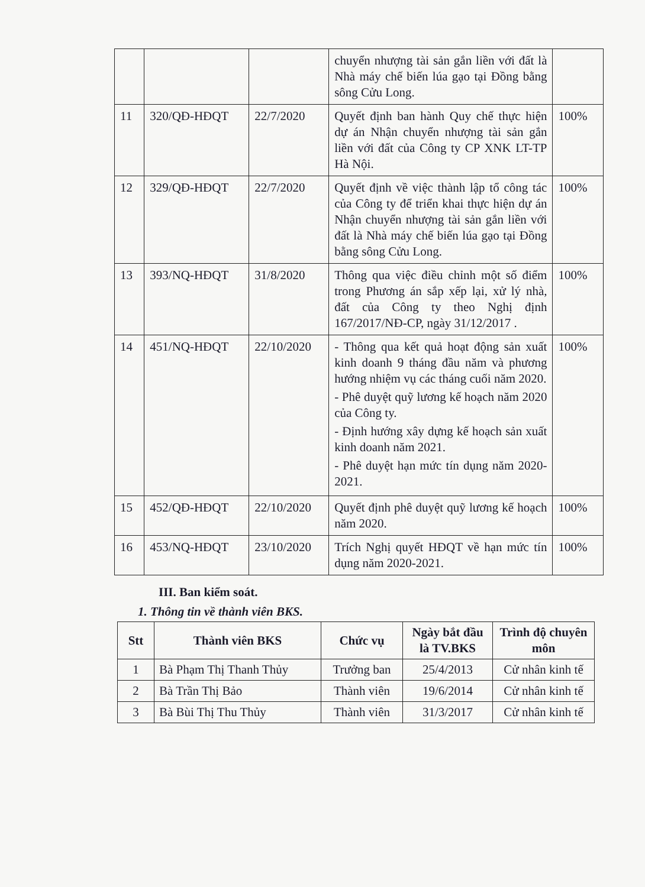| | | | chuyển nhượng tài sản gắn liền với đất là Nhà máy chế biến lúa gạo tại Đồng bằng sông Cửu Long. | |
| 11 | 320/QĐ-HĐQT | 22/7/2020 | Quyết định ban hành Quy chế thực hiện dự án Nhận chuyển nhượng tài sản gắn liền với đất của Công ty CP XNK LT-TP Hà Nội. | 100% |
| 12 | 329/QĐ-HĐQT | 22/7/2020 | Quyết định về việc thành lập tổ công tác của Công ty để triển khai thực hiện dự án Nhận chuyển nhượng tài sản gắn liền với đất là Nhà máy chế biến lúa gạo tại Đồng bằng sông Cửu Long. | 100% |
| 13 | 393/NQ-HĐQT | 31/8/2020 | Thông qua việc điều chỉnh một số điểm trong Phương án sắp xếp lại, xử lý nhà, đất của Công ty theo Nghị định 167/2017/NĐ-CP, ngày 31/12/2017 . | 100% |
| 14 | 451/NQ-HĐQT | 22/10/2020 | - Thông qua kết quả hoạt động sản xuất kinh doanh 9 tháng đầu năm và phương hướng nhiệm vụ các tháng cuối năm 2020. - Phê duyệt quỹ lương kế hoạch năm 2020 của Công ty. - Định hướng xây dựng kế hoạch sản xuất kinh doanh năm 2021. - Phê duyệt hạn mức tín dụng năm 2020-2021. | 100% |
| 15 | 452/QĐ-HĐQT | 22/10/2020 | Quyết định phê duyệt quỹ lương kế hoạch năm 2020. | 100% |
| 16 | 453/NQ-HĐQT | 23/10/2020 | Trích Nghị quyết HĐQT về hạn mức tín dụng năm 2020-2021. | 100% |
III. Ban kiểm soát.
1. Thông tin về thành viên BKS.
| Stt | Thành viên BKS | Chức vụ | Ngày bắt đầu là TV.BKS | Trình độ chuyên môn |
| --- | --- | --- | --- | --- |
| 1 | Bà Phạm Thị Thanh Thủy | Trưởng ban | 25/4/2013 | Cử nhân kinh tế |
| 2 | Bà Trần Thị Bảo | Thành viên | 19/6/2014 | Cử nhân kinh tế |
| 3 | Bà Bùi Thị Thu Thủy | Thành viên | 31/3/2017 | Cử nhân kinh tế |